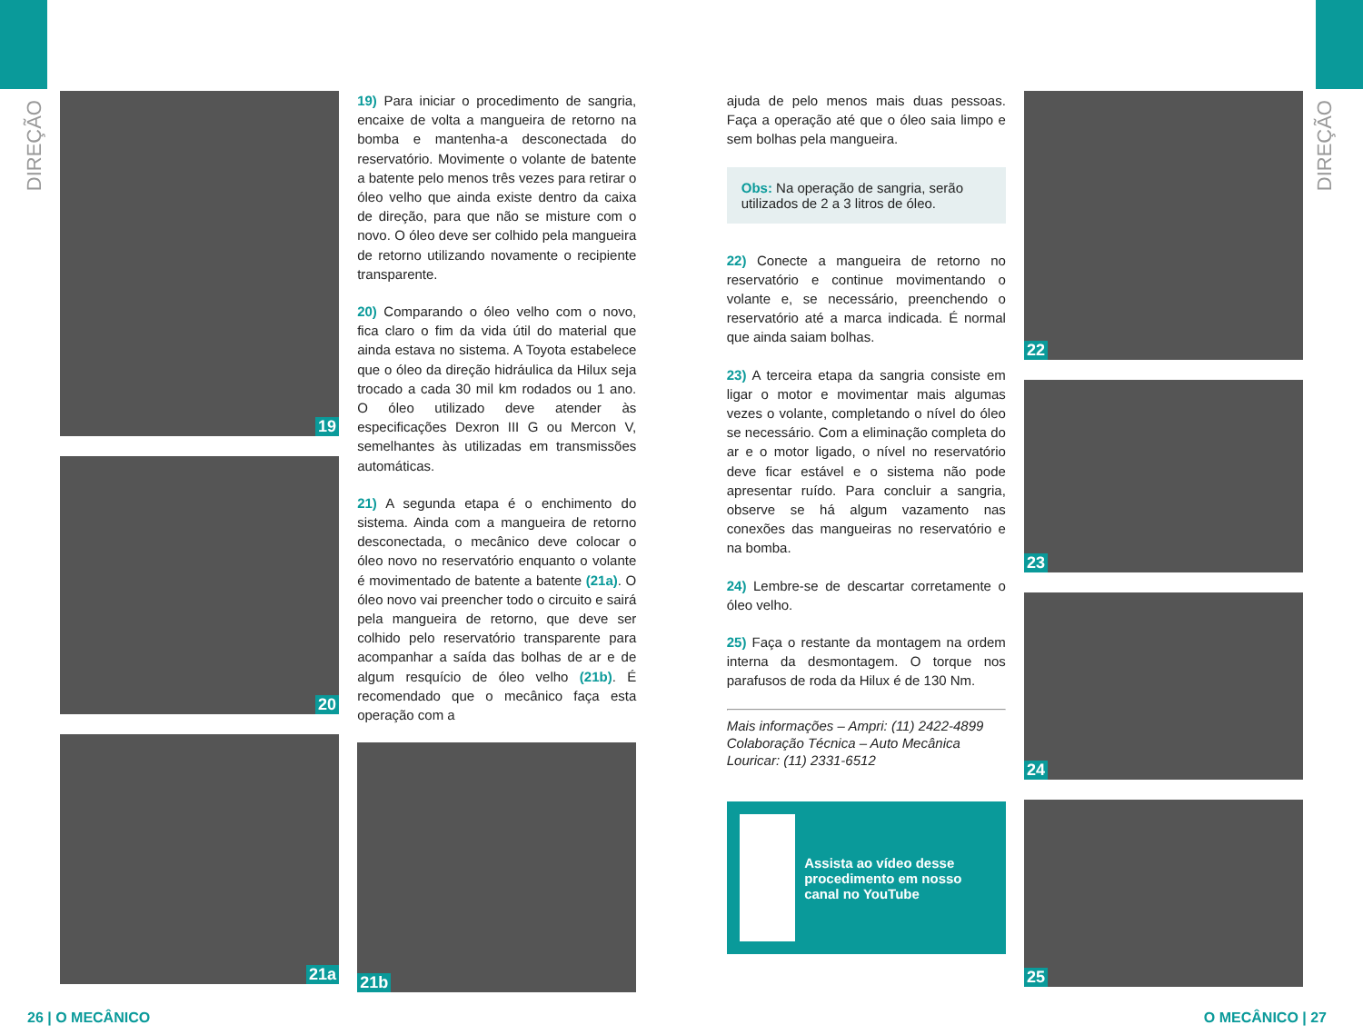DIREÇÃO
DIREÇÃO
19
20
21a
19) Para iniciar o procedimento de sangria, encaixe de volta a mangueira de retorno na bomba e mantenha-a desconectada do reservatório. Movimente o volante de batente a batente pelo menos três vezes para retirar o óleo velho que ainda existe dentro da caixa de direção, para que não se misture com o novo. O óleo deve ser colhido pela mangueira de retorno utilizando novamente o recipiente transparente.
20) Comparando o óleo velho com o novo, fica claro o fim da vida útil do material que ainda estava no sistema. A Toyota estabelece que o óleo da direção hidráulica da Hilux seja trocado a cada 30 mil km rodados ou 1 ano. O óleo utilizado deve atender às especificações Dexron III G ou Mercon V, semelhantes às utilizadas em transmissões automáticas.
21) A segunda etapa é o enchimento do sistema. Ainda com a mangueira de retorno desconectada, o mecânico deve colocar o óleo novo no reservatório enquanto o volante é movimentado de batente a batente (21a). O óleo novo vai preencher todo o circuito e sairá pela mangueira de retorno, que deve ser colhido pelo reservatório transparente para acompanhar a saída das bolhas de ar e de algum resquício de óleo velho (21b). É recomendado que o mecânico faça esta operação com a
21b
ajuda de pelo menos mais duas pessoas. Faça a operação até que o óleo saia limpo e sem bolhas pela mangueira.
Obs: Na operação de sangria, serão utilizados de 2 a 3 litros de óleo.
22) Conecte a mangueira de retorno no reservatório e continue movimentando o volante e, se necessário, preenchendo o reservatório até a marca indicada. É normal que ainda saiam bolhas.
23) A terceira etapa da sangria consiste em ligar o motor e movimentar mais algumas vezes o volante, completando o nível do óleo se necessário. Com a eliminação completa do ar e o motor ligado, o nível no reservatório deve ficar estável e o sistema não pode apresentar ruído. Para concluir a sangria, observe se há algum vazamento nas conexões das mangueiras no reservatório e na bomba.
24) Lembre-se de descartar corretamente o óleo velho.
25) Faça o restante da montagem na ordem interna da desmontagem. O torque nos parafusos de roda da Hilux é de 130 Nm.
Mais informações – Ampri: (11) 2422-4899
Colaboração Técnica – Auto Mecânica Louricar: (11) 2331-6512
Assista ao vídeo desse procedimento em nosso canal no YouTube
22
23
24
25
26 | O MECÂNICO O MECÂNICO | 27